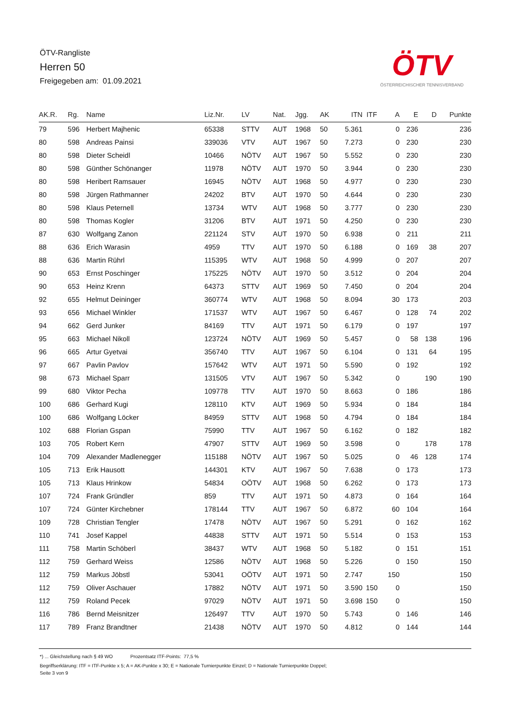ÖTV-Rangliste
Herren 50
Freigegeben am: 01.09.2021
ÖTV
ÖSTERREICHISCHER TENNISVERBAND
| AK.R. | Rg. | Name | Liz.Nr. | LV | Nat. | Jgg. | AK | ITN | ITF | A | E | D | Punkte |
| --- | --- | --- | --- | --- | --- | --- | --- | --- | --- | --- | --- | --- | --- |
| 79 | 596 | Herbert Majhenic | 65338 | STTV | AUT | 1968 | 50 | 5.361 | | 0 | 236 | | 236 |
| 80 | 598 | Andreas Painsi | 339036 | VTV | AUT | 1967 | 50 | 7.273 | | 0 | 230 | | 230 |
| 80 | 598 | Dieter Scheidl | 10466 | NÖTV | AUT | 1967 | 50 | 5.552 | | 0 | 230 | | 230 |
| 80 | 598 | Günther Schönanger | 11978 | NÖTV | AUT | 1970 | 50 | 3.944 | | 0 | 230 | | 230 |
| 80 | 598 | Heribert Ramsauer | 16945 | NÖTV | AUT | 1968 | 50 | 4.977 | | 0 | 230 | | 230 |
| 80 | 598 | Jürgen Rathmanner | 24202 | BTV | AUT | 1970 | 50 | 4.644 | | 0 | 230 | | 230 |
| 80 | 598 | Klaus Peternell | 13734 | WTV | AUT | 1968 | 50 | 3.777 | | 0 | 230 | | 230 |
| 80 | 598 | Thomas Kogler | 31206 | BTV | AUT | 1971 | 50 | 4.250 | | 0 | 230 | | 230 |
| 87 | 630 | Wolfgang Zanon | 221124 | STV | AUT | 1970 | 50 | 6.938 | | 0 | 211 | | 211 |
| 88 | 636 | Erich Warasin | 4959 | TTV | AUT | 1970 | 50 | 6.188 | | 0 | 169 | 38 | 207 |
| 88 | 636 | Martin Rührl | 115395 | WTV | AUT | 1968 | 50 | 4.999 | | 0 | 207 | | 207 |
| 90 | 653 | Ernst Poschinger | 175225 | NÖTV | AUT | 1970 | 50 | 3.512 | | 0 | 204 | | 204 |
| 90 | 653 | Heinz Krenn | 64373 | STTV | AUT | 1969 | 50 | 7.450 | | 0 | 204 | | 204 |
| 92 | 655 | Helmut Deininger | 360774 | WTV | AUT | 1968 | 50 | 8.094 | | 30 | 173 | | 203 |
| 93 | 656 | Michael Winkler | 171537 | WTV | AUT | 1967 | 50 | 6.467 | | 0 | 128 | 74 | 202 |
| 94 | 662 | Gerd Junker | 84169 | TTV | AUT | 1971 | 50 | 6.179 | | 0 | 197 | | 197 |
| 95 | 663 | Michael Nikoll | 123724 | NÖTV | AUT | 1969 | 50 | 5.457 | | 0 | 58 | 138 | 196 |
| 96 | 665 | Artur Gyetvai | 356740 | TTV | AUT | 1967 | 50 | 6.104 | | 0 | 131 | 64 | 195 |
| 97 | 667 | Pavlin Pavlov | 157642 | WTV | AUT | 1971 | 50 | 5.590 | | 0 | 192 | | 192 |
| 98 | 673 | Michael Sparr | 131505 | VTV | AUT | 1967 | 50 | 5.342 | | 0 | | 190 | 190 |
| 99 | 680 | Viktor Pecha | 109778 | TTV | AUT | 1970 | 50 | 8.663 | | 0 | 186 | | 186 |
| 100 | 686 | Gerhard Kugi | 128110 | KTV | AUT | 1969 | 50 | 5.934 | | 0 | 184 | | 184 |
| 100 | 686 | Wolfgang Löcker | 84959 | STTV | AUT | 1968 | 50 | 4.794 | | 0 | 184 | | 184 |
| 102 | 688 | Florian Gspan | 75990 | TTV | AUT | 1967 | 50 | 6.162 | | 0 | 182 | | 182 |
| 103 | 705 | Robert Kern | 47907 | STTV | AUT | 1969 | 50 | 3.598 | | 0 | | 178 | 178 |
| 104 | 709 | Alexander Madlenegger | 115188 | NÖTV | AUT | 1967 | 50 | 5.025 | | 0 | 46 | 128 | 174 |
| 105 | 713 | Erik Hausott | 144301 | KTV | AUT | 1967 | 50 | 7.638 | | 0 | 173 | | 173 |
| 105 | 713 | Klaus Hrinkow | 54834 | OÖTV | AUT | 1968 | 50 | 6.262 | | 0 | 173 | | 173 |
| 107 | 724 | Frank Gründler | 859 | TTV | AUT | 1971 | 50 | 4.873 | | 0 | 164 | | 164 |
| 107 | 724 | Günter Kirchebner | 178144 | TTV | AUT | 1967 | 50 | 6.872 | | 60 | 104 | | 164 |
| 109 | 728 | Christian Tengler | 17478 | NÖTV | AUT | 1967 | 50 | 5.291 | | 0 | 162 | | 162 |
| 110 | 741 | Josef Kappel | 44838 | STTV | AUT | 1971 | 50 | 5.514 | | 0 | 153 | | 153 |
| 111 | 758 | Martin Schöberl | 38437 | WTV | AUT | 1968 | 50 | 5.182 | | 0 | 151 | | 151 |
| 112 | 759 | Gerhard Weiss | 12586 | NÖTV | AUT | 1968 | 50 | 5.226 | | 0 | 150 | | 150 |
| 112 | 759 | Markus Jöbstl | 53041 | OÖTV | AUT | 1971 | 50 | 2.747 | | 150 | | | 150 |
| 112 | 759 | Oliver Aschauer | 17882 | NÖTV | AUT | 1971 | 50 | 3.590 | 150 | 0 | | | 150 |
| 112 | 759 | Roland Pecek | 97029 | NÖTV | AUT | 1971 | 50 | 3.698 | 150 | 0 | | | 150 |
| 116 | 786 | Bernd Meisnitzer | 126497 | TTV | AUT | 1970 | 50 | 5.743 | | 0 | 146 | | 146 |
| 117 | 789 | Franz Brandtner | 21438 | NÖTV | AUT | 1970 | 50 | 4.812 | | 0 | 144 | | 144 |
*) ... Gleichstellung nach § 49 WO Prozentsatz ITF-Points: 77,5 %
Begriffserklärung: ITF = ITF-Punkte x 5; A = AK-Punkte x 30; E = Nationale Turnierpunkte Einzel; D = Nationale Turnierpunkte Doppel;
Seite 3 von 9